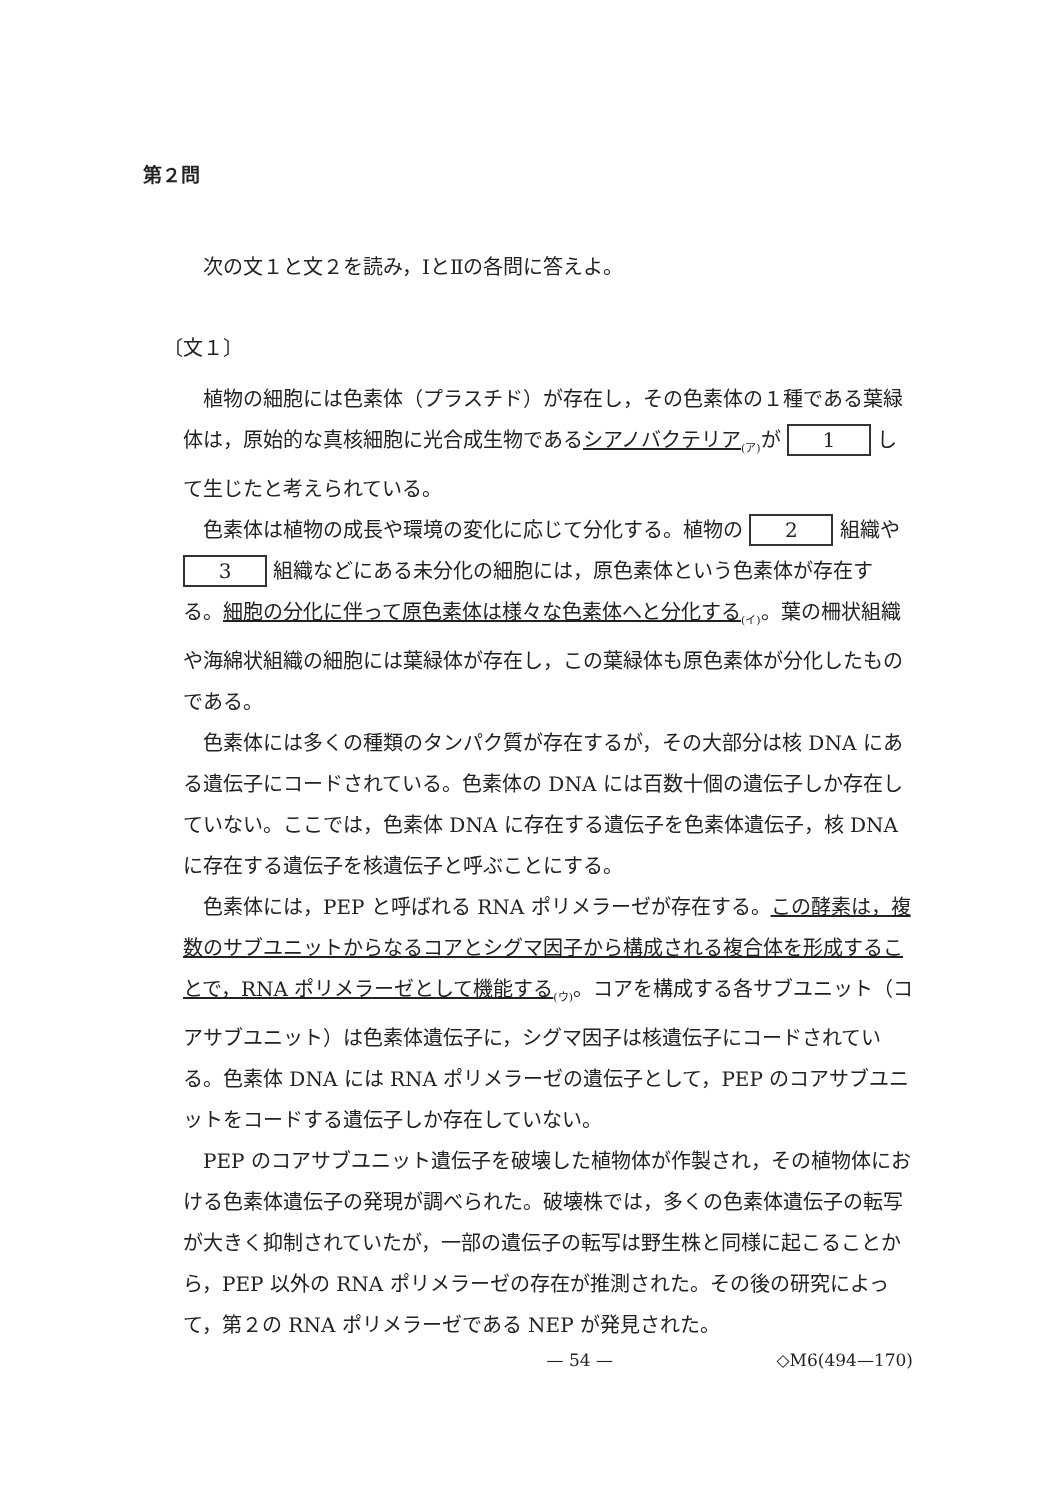第２問
次の文１と文２を読み，ⅠとⅡの各問に答えよ。
〔文１〕
植物の細胞には色素体（プラスチド）が存在し，その色素体の１種である葉緑体は，原始的な真核細胞に光合成生物であるシアノバクテリア<sub>(ア)</sub>が 1 して生じたと考えられている。
色素体は植物の成長や環境の変化に応じて分化する。植物の 2 組織や 3 組織などにある未分化の細胞には，原色素体という色素体が存在する。細胞の分化に伴って原色素体は様々な色素体へと分化する<sub>(イ)</sub>。葉の柵状組織や海綿状組織の細胞には葉緑体が存在し，この葉緑体も原色素体が分化したものである。
色素体には多くの種類のタンパク質が存在するが，その大部分は核 DNA にある遺伝子にコードされている。色素体の DNA には百数十個の遺伝子しか存在していない。ここでは，色素体 DNA に存在する遺伝子を色素体遺伝子，核 DNA に存在する遺伝子を核遺伝子と呼ぶことにする。
色素体には，PEP と呼ばれる RNA ポリメラーゼが存在する。この酵素は，複数のサブユニットからなるコアとシグマ因子から構成される複合体を形成することで，RNA ポリメラーゼとして機能する<sub>(ウ)</sub>。コアを構成する各サブユニット（コアサブユニット）は色素体遺伝子に，シグマ因子は核遺伝子にコードされている。色素体 DNA には RNA ポリメラーゼの遺伝子として，PEP のコアサブユニットをコードする遺伝子しか存在していない。
PEP のコアサブユニット遺伝子を破壊した植物体が作製され，その植物体における色素体遺伝子の発現が調べられた。破壊株では，多くの色素体遺伝子の転写が大きく抑制されていたが，一部の遺伝子の転写は野生株と同様に起こることから，PEP 以外の RNA ポリメラーゼの存在が推測された。その後の研究によって，第２の RNA ポリメラーゼである NEP が発見された。
— 54 — ◇M6(494—170)